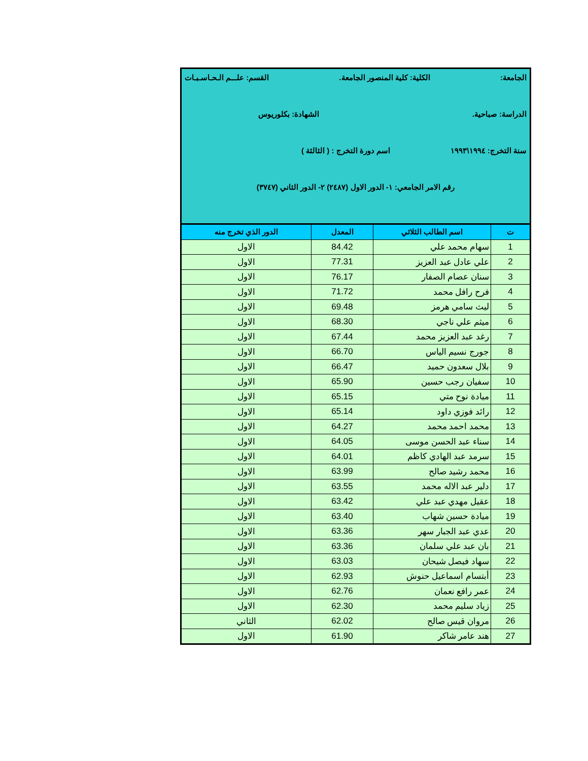| الجامعة: الكلية: كلية المنصور الجامعة. القسم: علـــم الـحـاسـبـات الدراسة: صباحية. الشهادة: بكلوريوس سنة التخرج: ١٩٩٤\١٩٩٣ اسم دورة التخرج : ( الثالثة ) رقم الامر الجامعي: ١- الدور الاول (٢٤٨٧) ٢- الدور الثاني (٣٧٤٧) | | | |
| ت | اسم الطالب الثلاثي | المعدل | الدور الذي تخرج منه |
| 1 | سهام محمد علي | 84.42 | الاول |
| 2 | علي عادل عبد العزيز | 77.31 | الاول |
| 3 | سنان عصام الصفار | 76.17 | الاول |
| 4 | فرح رافل محمد | 71.72 | الاول |
| 5 | ليث سامي هرمز | 69.48 | الاول |
| 6 | ميثم علي ناجي | 68.30 | الاول |
| 7 | رغد عبد العزيز محمد | 67.44 | الاول |
| 8 | جورج نسيم الياس | 66.70 | الاول |
| 9 | بلال سعدون حميد | 66.47 | الاول |
| 10 | سفيان رجب حسين | 65.90 | الاول |
| 11 | ميادة نوح متي | 65.15 | الاول |
| 12 | رائد فوزي داود | 65.14 | الاول |
| 13 | محمد احمد محمد | 64.27 | الاول |
| 14 | سناء عبد الحسن موسى | 64.05 | الاول |
| 15 | سرمد عبد الهادي كاظم | 64.01 | الاول |
| 16 | محمد رشيد صالح | 63.99 | الاول |
| 17 | دلير عبد الاله محمد | 63.55 | الاول |
| 18 | عقيل مهدي عبد علي | 63.42 | الاول |
| 19 | ميادة حسين شهاب | 63.40 | الاول |
| 20 | عدي عبد الجبار سهر | 63.36 | الاول |
| 21 | بان عبد علي سلمان | 63.36 | الاول |
| 22 | سهاد فيصل شيحان | 63.03 | الاول |
| 23 | أبتسام اسماعيل حنوش | 62.93 | الاول |
| 24 | عمر رافع نعمان | 62.76 | الاول |
| 25 | زياد سليم محمد | 62.30 | الاول |
| 26 | مروان قيس صالح | 62.02 | الثاني |
| 27 | هند عامر شاكر | 61.90 | الاول |